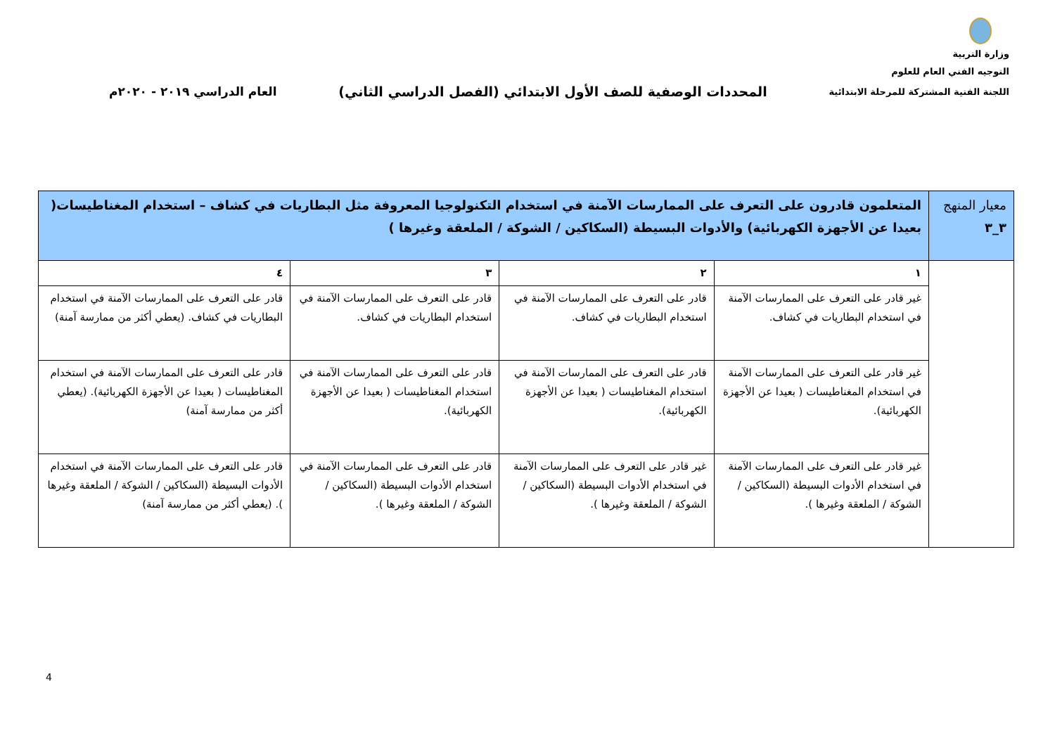وزارة التربية
التوجيه الفني العام للعلوم
اللجنة الفنية المشتركة للمرحلة الابتدائية المحددات الوصفية للصف الأول الابتدائي (الفصل الدراسي الثاني) العام الدراسي ٢٠١٩ - ٢٠٢٠م
| معيار المنهج ٣_٣ | المتعلمون قادرون على التعرف على الممارسات الآمنة في استخدام التكنولوجيا المعروفة مثل البطاريات في كشاف – استخدام المغناطيسات( بعيدا عن الأجهزة الكهربائية) والأدوات البسيطة (السكاكين / الشوكة / الملعقة وغيرها ) | | | |
| | ١ | ٢ | ٣ | ٤ |
| | غير قادر على التعرف على الممارسات الآمنة في استخدام البطاريات في كشاف. | قادر على التعرف على الممارسات الآمنة في استخدام البطاريات في كشاف. | قادر على التعرف على الممارسات الآمنة في استخدام البطاريات في كشاف. | قادر على التعرف على الممارسات الآمنة في استخدام البطاريات في كشاف. (يعطي أكثر من ممارسة آمنة) |
| | غير قادر على التعرف على الممارسات الآمنة في استخدام المغناطيسات ( بعيدا عن الأجهزة الكهربائية). | قادر على التعرف على الممارسات الآمنة في استخدام المغناطيسات ( بعيدا عن الأجهزة الكهربائية). | قادر على التعرف على الممارسات الآمنة في استخدام المغناطيسات ( بعيدا عن الأجهزة الكهربائية). | قادر على التعرف على الممارسات الآمنة في استخدام المغناطيسات ( بعيدا عن الأجهزة الكهربائية). (يعطي أكثر من ممارسة آمنة) |
| | غير قادر على التعرف على الممارسات الآمنة في استخدام الأدوات البسيطة (السكاكين / الشوكة / الملعقة وغيرها ). | غير قادر على التعرف على الممارسات الآمنة في استخدام الأدوات البسيطة (السكاكين / الشوكة / الملعقة وغيرها ). | قادر على التعرف على الممارسات الآمنة في استخدام الأدوات البسيطة (السكاكين / الشوكة / الملعقة وغيرها ). | قادر على التعرف على الممارسات الآمنة في استخدام الأدوات البسيطة (السكاكين / الشوكة / الملعقة وغيرها ). (يعطي أكثر من ممارسة آمنة) |
4